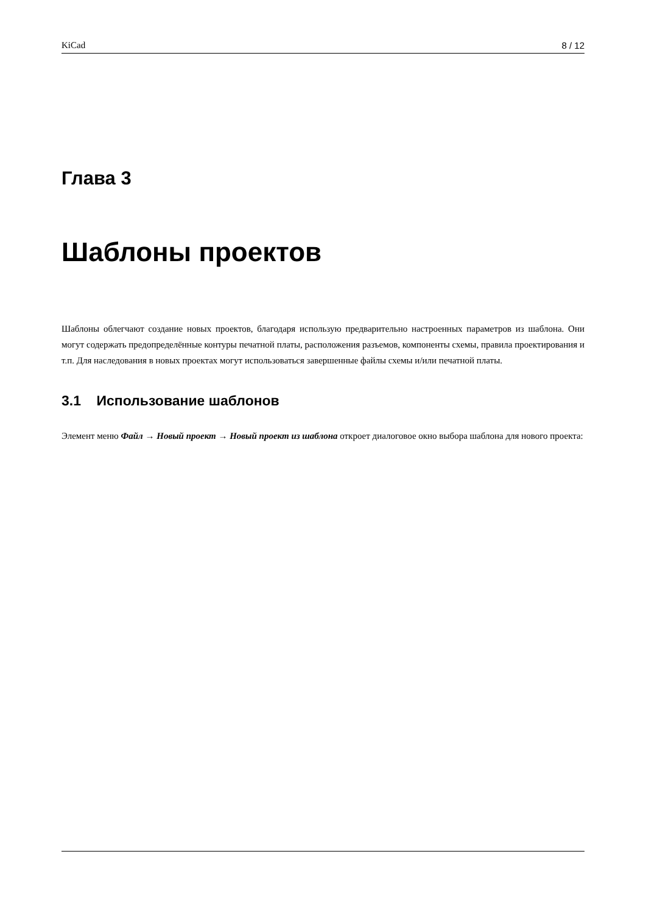KiCad 8 / 12
Глава 3
Шаблоны проектов
Шаблоны облегчают создание новых проектов, благодаря использую предварительно настроенных параметров из шаблона. Они могут содержать предопределённые контуры печатной платы, расположения разъемов, компоненты схемы, правила проектирования и т.п. Для наследования в новых проектах могут использоваться завершенные файлы схемы и/или печатной платы.
3.1 Использование шаблонов
Элемент меню Файл → Новый проект → Новый проект из шаблона откроет диалоговое окно выбора шаблона для нового проекта: